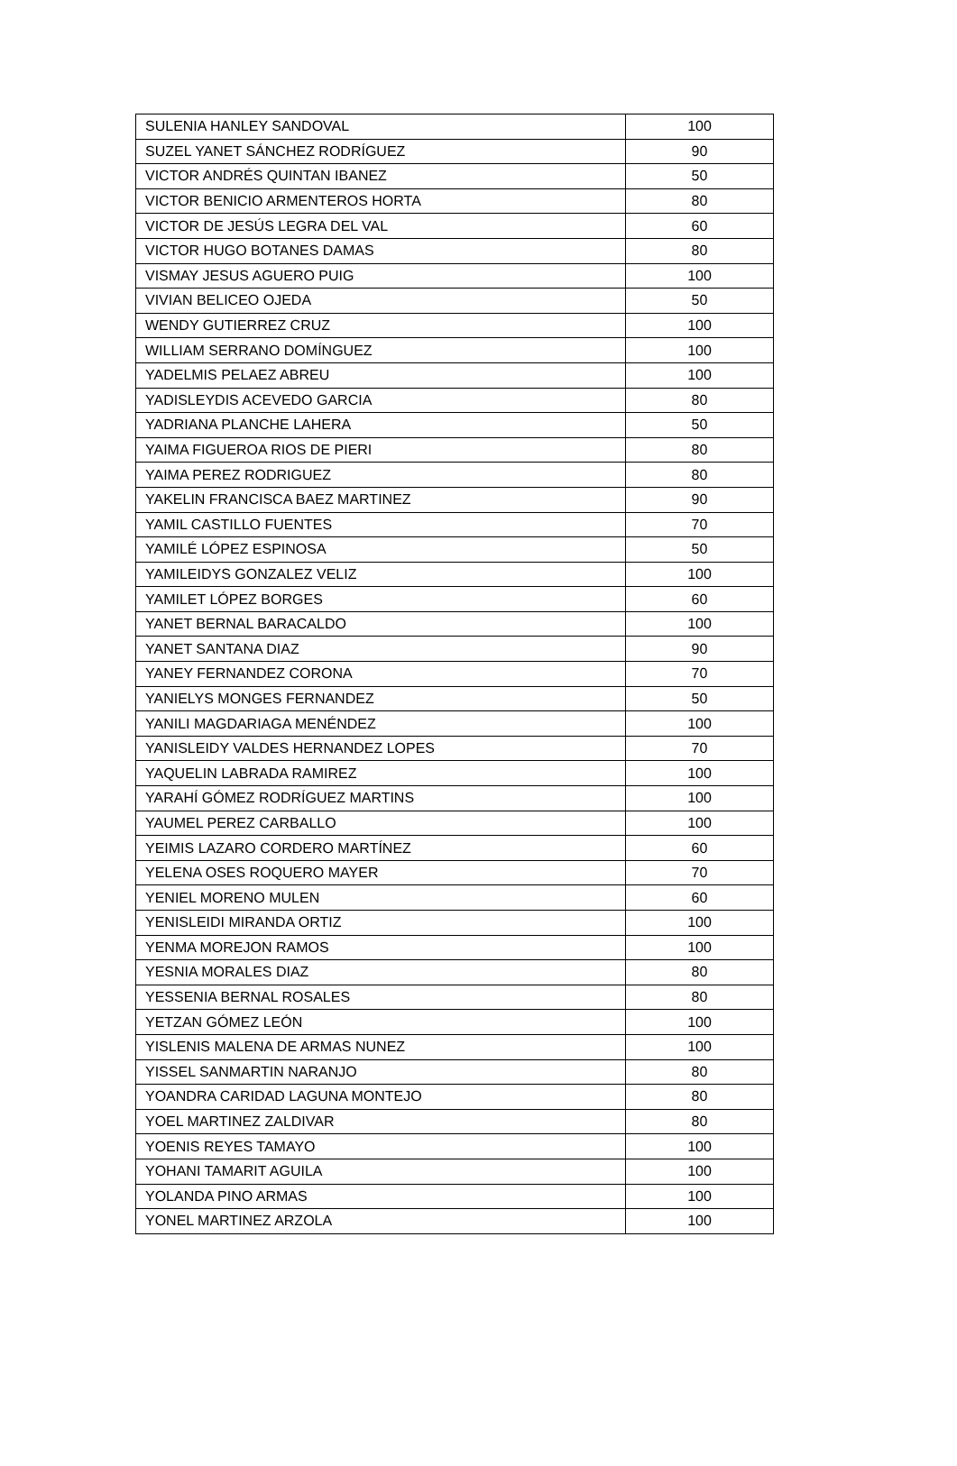| SULENIA HANLEY SANDOVAL | 100 |
| SUZEL YANET SÁNCHEZ RODRÍGUEZ | 90 |
| VICTOR ANDRÉS QUINTAN IBANEZ | 50 |
| VICTOR BENICIO ARMENTEROS HORTA | 80 |
| VICTOR DE JESÚS LEGRA DEL VAL | 60 |
| VICTOR HUGO BOTANES DAMAS | 80 |
| VISMAY JESUS AGUERO PUIG | 100 |
| VIVIAN BELICEO OJEDA | 50 |
| WENDY GUTIERREZ CRUZ | 100 |
| WILLIAM SERRANO DOMÍNGUEZ | 100 |
| YADELMIS PELAEZ ABREU | 100 |
| YADISLEYDIS ACEVEDO GARCIA | 80 |
| YADRIANA PLANCHE LAHERA | 50 |
| YAIMA FIGUEROA RIOS DE PIERI | 80 |
| YAIMA PEREZ RODRIGUEZ | 80 |
| YAKELIN FRANCISCA BAEZ MARTINEZ | 90 |
| YAMIL CASTILLO FUENTES | 70 |
| YAMILÉ LÓPEZ ESPINOSA | 50 |
| YAMILEIDYS GONZALEZ VELIZ | 100 |
| YAMILET LÓPEZ BORGES | 60 |
| YANET BERNAL BARACALDO | 100 |
| YANET SANTANA DIAZ | 90 |
| YANEY FERNANDEZ CORONA | 70 |
| YANIELYS MONGES FERNANDEZ | 50 |
| YANILI MAGDARIAGA MENÉNDEZ | 100 |
| YANISLEIDY VALDES HERNANDEZ LOPES | 70 |
| YAQUELIN LABRADA RAMIREZ | 100 |
| YARAHÍ GÓMEZ RODRÍGUEZ MARTINS | 100 |
| YAUMEL PEREZ CARBALLO | 100 |
| YEIMIS LAZARO CORDERO MARTÍNEZ | 60 |
| YELENA OSES ROQUERO MAYER | 70 |
| YENIEL MORENO MULEN | 60 |
| YENISLEIDI MIRANDA ORTIZ | 100 |
| YENMA MOREJON RAMOS | 100 |
| YESNIA MORALES DIAZ | 80 |
| YESSENIA BERNAL ROSALES | 80 |
| YETZAN GÓMEZ LEÓN | 100 |
| YISLENIS MALENA DE ARMAS NUNEZ | 100 |
| YISSEL SANMARTIN NARANJO | 80 |
| YOANDRA CARIDAD LAGUNA MONTEJO | 80 |
| YOEL MARTINEZ ZALDIVAR | 80 |
| YOENIS REYES TAMAYO | 100 |
| YOHANI TAMARIT AGUILA | 100 |
| YOLANDA PINO ARMAS | 100 |
| YONEL MARTINEZ ARZOLA | 100 |